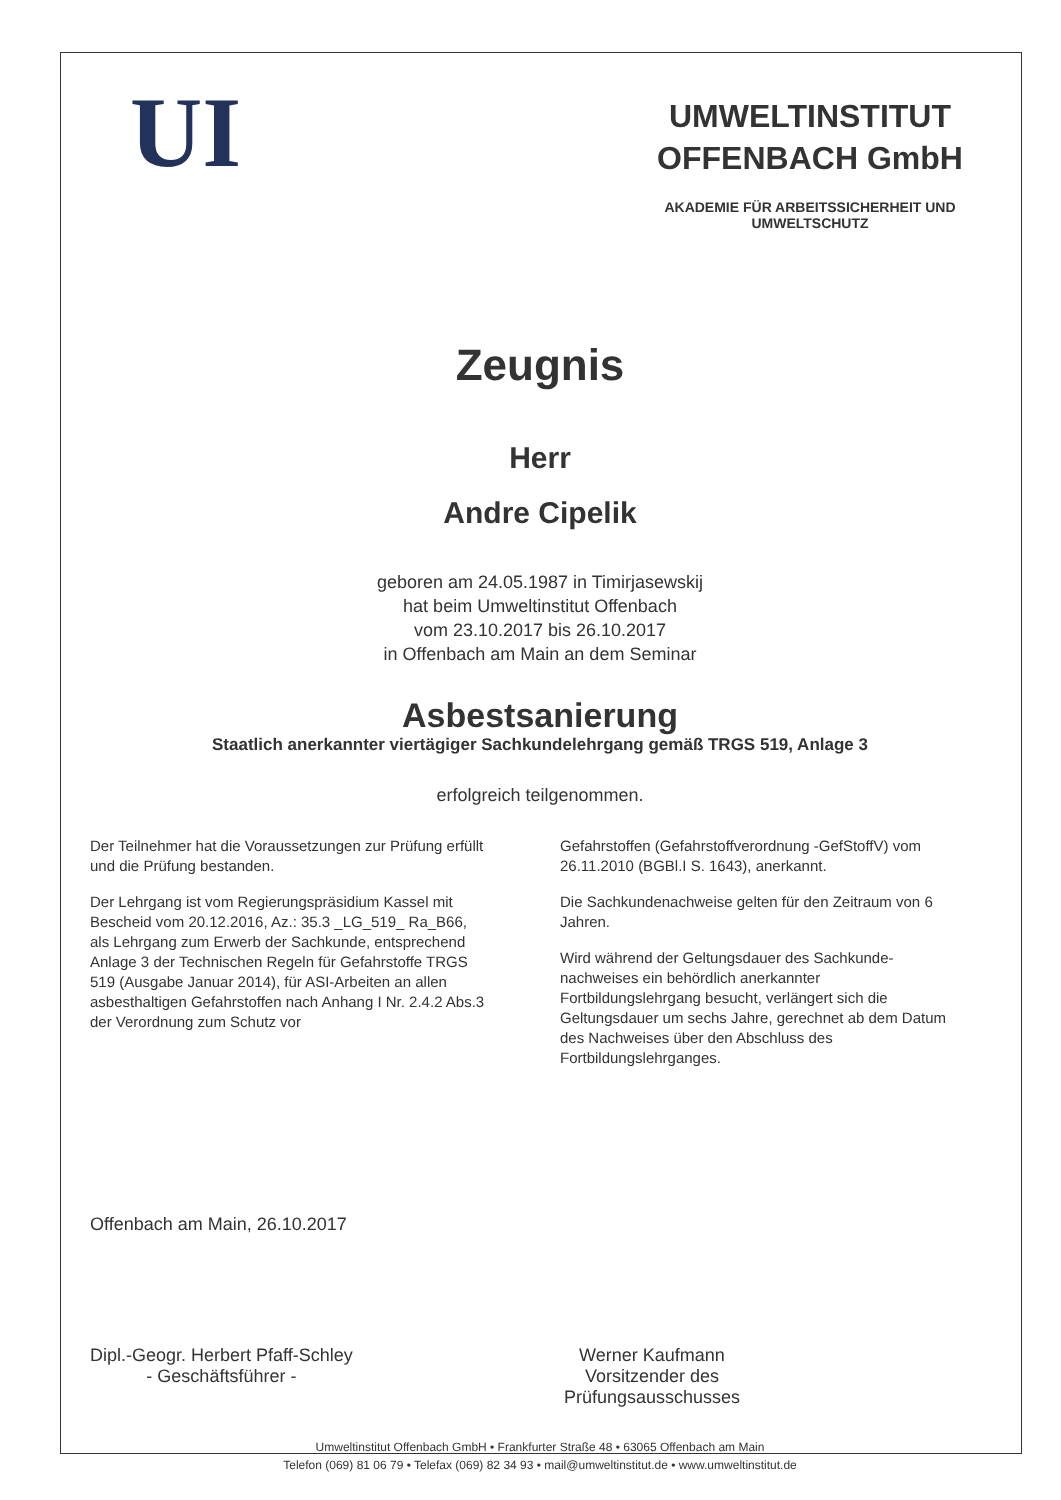UI
UMWELTINSTITUT
OFFENBACH GmbH
AKADEMIE FÜR ARBEITSSICHERHEIT UND UMWELTSCHUTZ
Zeugnis
Herr
Andre Cipelik
geboren am 24.05.1987 in Timirjasewskij
hat beim Umweltinstitut Offenbach
vom 23.10.2017 bis 26.10.2017
in Offenbach am Main an dem Seminar
Asbestsanierung
Staatlich anerkannter viertägiger Sachkundelehrgang gemäß TRGS 519, Anlage 3
erfolgreich teilgenommen.
Der Teilnehmer hat die Voraussetzungen zur Prüfung erfüllt und die Prüfung bestanden.
Der Lehrgang ist vom Regierungspräsidium Kassel mit Bescheid vom 20.12.2016, Az.: 35.3 _LG_519_ Ra_B66, als Lehrgang zum Erwerb der Sachkunde, entsprechend Anlage 3 der Technischen Regeln für Gefahrstoffe TRGS 519 (Ausgabe Januar 2014), für ASI-Arbeiten an allen asbesthaltigen Gefahrstoffen nach Anhang I Nr. 2.4.2 Abs.3 der Verordnung zum Schutz vor
Gefahrstoffen (Gefahrstoffverordnung -GefStoffV) vom 26.11.2010 (BGBl.I S. 1643), anerkannt.
Die Sachkundenachweise gelten für den Zeitraum von 6 Jahren.
Wird während der Geltungsdauer des Sachkunde-nachweises ein behördlich anerkannter Fortbildungslehrgang besucht, verlängert sich die Geltungsdauer um sechs Jahre, gerechnet ab dem Datum des Nachweises über den Abschluss des Fortbildungslehrganges.
Offenbach am Main, 26.10.2017
Dipl.-Geogr. Herbert Pfaff-Schley
- Geschäftsführer -
Werner Kaufmann
Vorsitzender des
Prüfungsausschusses
Umweltinstitut Offenbach GmbH • Frankfurter Straße 48 • 63065 Offenbach am Main
Telefon (069) 81 06 79 • Telefax (069) 82 34 93 • mail@umweltinstitut.de • www.umweltinstitut.de